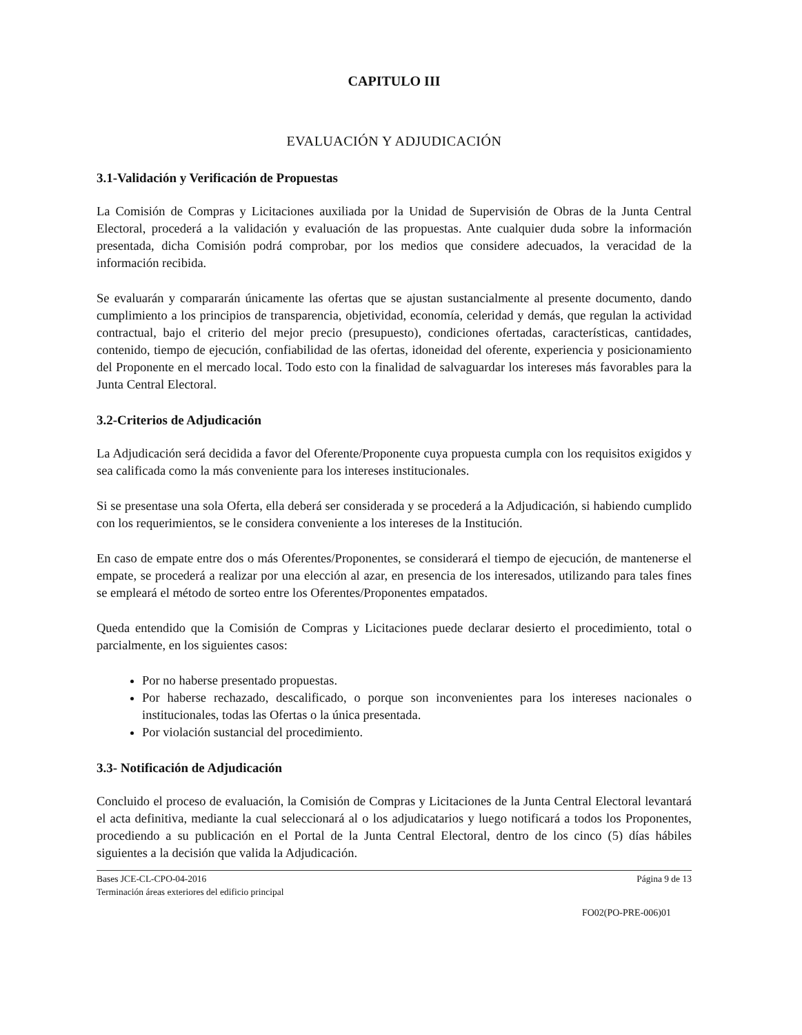CAPITULO III
EVALUACIÓN Y ADJUDICACIÓN
3.1-Validación y Verificación de Propuestas
La Comisión de Compras y Licitaciones auxiliada por la Unidad de Supervisión de Obras de la Junta Central Electoral, procederá a la validación y evaluación de las propuestas. Ante cualquier duda sobre la información presentada, dicha Comisión podrá comprobar, por los medios que considere adecuados, la veracidad de la información recibida.
Se evaluarán y compararán únicamente las ofertas que se ajustan sustancialmente al presente documento, dando cumplimiento a los principios de transparencia, objetividad, economía, celeridad y demás, que regulan la actividad contractual, bajo el criterio del mejor precio (presupuesto), condiciones ofertadas, características, cantidades, contenido, tiempo de ejecución, confiabilidad de las ofertas, idoneidad del oferente, experiencia y posicionamiento del Proponente en el mercado local. Todo esto con la finalidad de salvaguardar los intereses más favorables para la Junta Central Electoral.
3.2-Criterios de Adjudicación
La Adjudicación será decidida a favor del Oferente/Proponente cuya propuesta cumpla con los requisitos exigidos y sea calificada como la más conveniente para los intereses institucionales.
Si se presentase una sola Oferta, ella deberá ser considerada y se procederá a la Adjudicación, si habiendo cumplido con los requerimientos, se le considera conveniente a los intereses de la Institución.
En caso de empate entre dos o más Oferentes/Proponentes, se considerará el tiempo de ejecución, de mantenerse el empate, se procederá a realizar por una elección al azar, en presencia de los interesados, utilizando para tales fines se empleará el método de sorteo entre los Oferentes/Proponentes empatados.
Queda entendido que la Comisión de Compras y Licitaciones puede declarar desierto el procedimiento, total o parcialmente, en los siguientes casos:
Por no haberse presentado propuestas.
Por haberse rechazado, descalificado, o porque son inconvenientes para los intereses nacionales o institucionales, todas las Ofertas o la única presentada.
Por violación sustancial del procedimiento.
3.3- Notificación de Adjudicación
Concluido el proceso de evaluación, la Comisión de Compras y Licitaciones de la Junta Central Electoral levantará el acta definitiva, mediante la cual seleccionará al o los adjudicatarios y luego notificará a todos los Proponentes, procediendo a su publicación en el Portal de la Junta Central Electoral, dentro de los cinco (5) días hábiles siguientes a la decisión que valida la Adjudicación.
Bases JCE-CL-CPO-04-2016
Terminación áreas exteriores del edificio principal
Página 9 de 13
FO02(PO-PRE-006)01